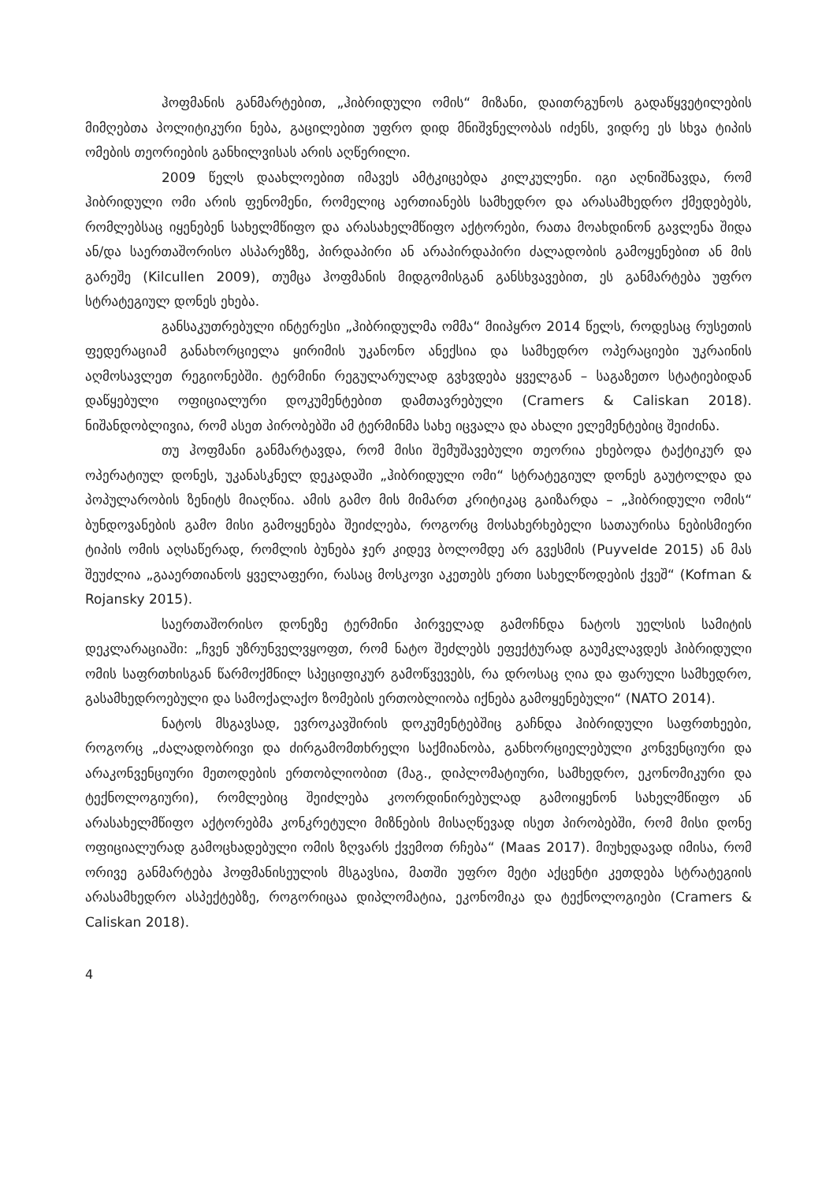ჰოფმანის განმარტებით, „ჰიბრიდული ომის“ მიზანი, დაითრგუნოს გადაწყვეტილების მიმღებთა პოლიტიკური ნება, გაცილებით უფრო დიდ მნიშვნელობას იძენს, ვიდრე ეს სხვა ტიპის ომების თეორიების განხილვისას არის აღწერილი.
2009 წელს დაახლოებით იმავეს ამტკიცებდა კილკულენი. იგი აღნიშნავდა, რომ ჰიბრიდული ომი არის ფენომენი, რომელიც აერთიანებს სამხედრო და არასამხედრო ქმედებებს, რომლებსაც იყენებენ სახელმწიფო და არასახელმწიფო აქტორები, რათა მოახდინონ გავლენა შიდა ან/და საერთაშორისო ასპარეზზე, პირდაპირი ან არაპირდაპირი ძალადობის გამოყენებით ან მის გარეშე (Kilcullen 2009), თუმცა ჰოფმანის მიდგომისგან განსხვავებით, ეს განმარტება უფრო სტრატეგიულ დონეს ეხება.
განსაკუთრებული ინტერესი „ჰიბრიდულმა ომმა“ მიიპყრო 2014 წელს, როდესაც რუსეთის ფედერაციამ განახორციელა ყირიმის უკანონო ანექსია და სამხედრო ოპერაციები უკრაინის აღმოსავლეთ რეგიონებში. ტერმინი რეგულარულად გვხვდება ყველგან – საგაზეთო სტატიებიდან დაწყებული ოფიციალური დოკუმენტებით დამთავრებული (Cramers & Caliskan 2018). ნიშანდობლივია, რომ ასეთ პირობებში ამ ტერმინმა სახე იცვალა და ახალი ელემენტებიც შეიძინა.
თუ ჰოფმანი განმარტავდა, რომ მისი შემუშავებული თეორია ეხებოდა ტაქტიკურ და ოპერატიულ დონეს, უკანასკნელ დეკადაში „ჰიბრიდული ომი“ სტრატეგიულ დონეს გაუტოლდა და პოპულარობის ზენიტს მიაღწია. ამის გამო მის მიმართ კრიტიკაც გაიზარდა – „ჰიბრიდული ომის“ ბუნდოვანების გამო მისი გამოყენება შეიძლება, როგორც მოსახერხებელი სათაურისა ნებისმიერი ტიპის ომის აღსაწერად, რომლის ბუნება ჯერ კიდევ ბოლომდე არ გვესმის (Puyvelde 2015) ან მას შეუძლია „გააერთიანოს ყველაფერი, რასაც მოსკოვი აკეთებს ერთი სახელწოდების ქვეშ“ (Kofman & Rojansky 2015).
საერთაშორისო დონეზე ტერმინი პირველად გამოჩნდა ნატოს უელსის სამიტის დეკლარაციაში: „ჩვენ უზრუნველვყოფთ, რომ ნატო შეძლებს ეფექტურად გაუმკლავდეს ჰიბრიდული ომის საფრთხისგან წარმოქმნილ სპეციფიკურ გამოწვევებს, რა დროსაც ღია და ფარული სამხედრო, გასამხედროებული და სამოქალაქო ზომების ერთობლიობა იქნება გამოყენებული“ (NATO 2014).
ნატოს მსგავსად, ევროკავშირის დოკუმენტებშიც გაჩნდა ჰიბრიდული საფრთხეები, როგორც „ძალადობრივი და ძირგამომთხრელი საქმიანობა, განხორციელებული კონვენციური და არაკონვენციური მეთოდების ერთობლიობით (მაგ., დიპლომატიური, სამხედრო, ეკონომიკური და ტექნოლოგიური), რომლებიც შეიძლება კოორდინირებულად გამოიყენონ სახელმწიფო ან არასახელმწიფო აქტორებმა კონკრეტული მიზნების მისაღწევად ისეთ პირობებში, რომ მისი დონე ოფიციალურად გამოცხადებული ომის ზღვარს ქვემოთ რჩება“ (Maas 2017). მიუხედავად იმისა, რომ ორივე განმარტება ჰოფმანისეულის მსგავსია, მათში უფრო მეტი აქცენტი კეთდება სტრატეგიის არასამხედრო ასპექტებზე, როგორიცაა დიპლომატია, ეკონომიკა და ტექნოლოგიები (Cramers & Caliskan 2018).
4